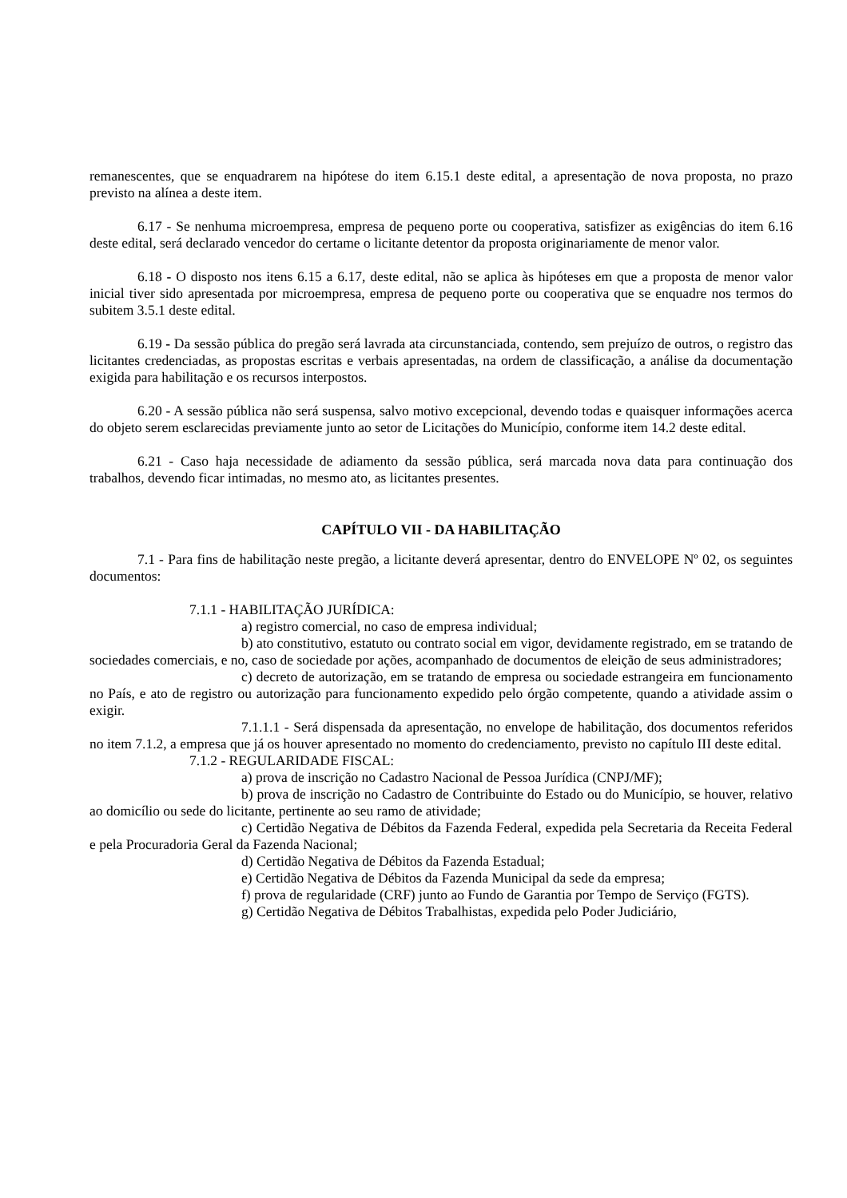remanescentes, que se enquadrarem na hipótese do item 6.15.1 deste edital, a apresentação de nova proposta, no prazo previsto na alínea a deste item.
6.17 - Se nenhuma microempresa, empresa de pequeno porte ou cooperativa, satisfizer as exigências do item 6.16 deste edital, será declarado vencedor do certame o licitante detentor da proposta originariamente de menor valor.
6.18 - O disposto nos itens 6.15 a 6.17, deste edital, não se aplica às hipóteses em que a proposta de menor valor inicial tiver sido apresentada por microempresa, empresa de pequeno porte ou cooperativa que se enquadre nos termos do subitem 3.5.1 deste edital.
6.19 - Da sessão pública do pregão será lavrada ata circunstanciada, contendo, sem prejuízo de outros, o registro das licitantes credenciadas, as propostas escritas e verbais apresentadas, na ordem de classificação, a análise da documentação exigida para habilitação e os recursos interpostos.
6.20 - A sessão pública não será suspensa, salvo motivo excepcional, devendo todas e quaisquer informações acerca do objeto serem esclarecidas previamente junto ao setor de Licitações do Município, conforme item 14.2 deste edital.
6.21 - Caso haja necessidade de adiamento da sessão pública, será marcada nova data para continuação dos trabalhos, devendo ficar intimadas, no mesmo ato, as licitantes presentes.
CAPÍTULO VII - DA HABILITAÇÃO
7.1 - Para fins de habilitação neste pregão, a licitante deverá apresentar, dentro do ENVELOPE Nº 02, os seguintes documentos:
7.1.1 - HABILITAÇÃO JURÍDICA:
a) registro comercial, no caso de empresa individual;
b) ato constitutivo, estatuto ou contrato social em vigor, devidamente registrado, em se tratando de sociedades comerciais, e no, caso de sociedade por ações, acompanhado de documentos de eleição de seus administradores;
c) decreto de autorização, em se tratando de empresa ou sociedade estrangeira em funcionamento no País, e ato de registro ou autorização para funcionamento expedido pelo órgão competente, quando a atividade assim o exigir.
7.1.1.1 - Será dispensada da apresentação, no envelope de habilitação, dos documentos referidos no item 7.1.2, a empresa que já os houver apresentado no momento do credenciamento, previsto no capítulo III deste edital.
7.1.2 - REGULARIDADE FISCAL:
a) prova de inscrição no Cadastro Nacional de Pessoa Jurídica (CNPJ/MF);
b) prova de inscrição no Cadastro de Contribuinte do Estado ou do Município, se houver, relativo ao domicílio ou sede do licitante, pertinente ao seu ramo de atividade;
c) Certidão Negativa de Débitos da Fazenda Federal, expedida pela Secretaria da Receita Federal e pela Procuradoria Geral da Fazenda Nacional;
d) Certidão Negativa de Débitos da Fazenda Estadual;
e) Certidão Negativa de Débitos da Fazenda Municipal da sede da empresa;
f) prova de regularidade (CRF) junto ao Fundo de Garantia por Tempo de Serviço (FGTS).
g) Certidão Negativa de Débitos Trabalhistas, expedida pelo Poder Judiciário,